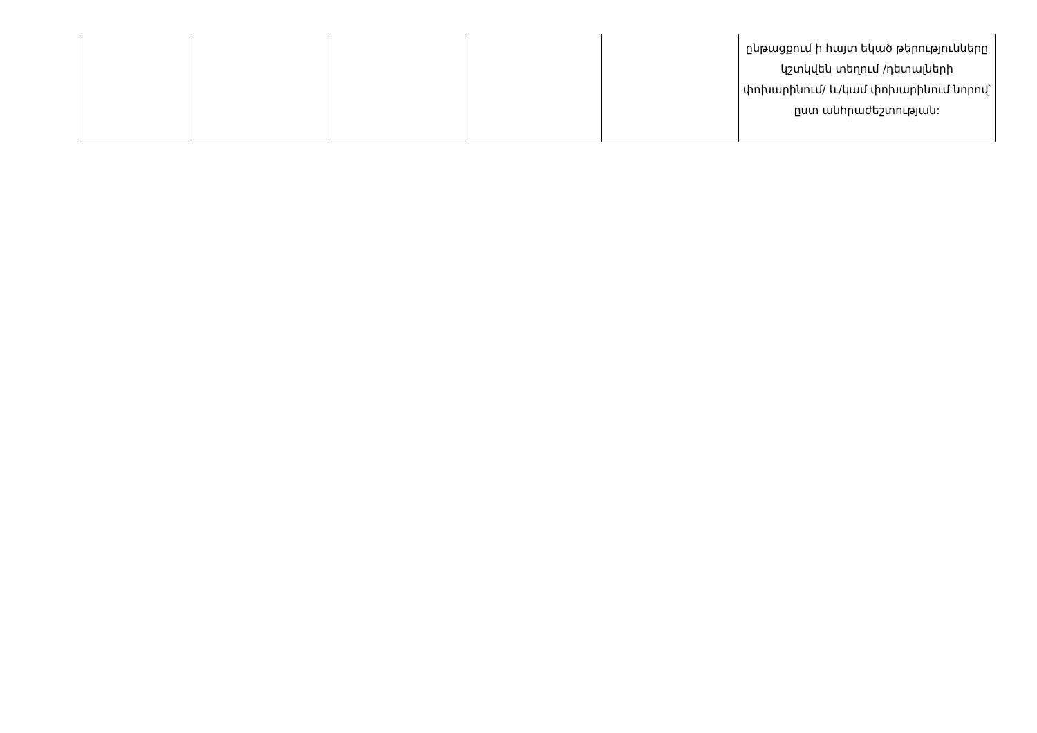| | | | | | ընթացքում ի հայտ եկած թերությունները կշտկվեն տեղում /դետալների փոխարինում/ և/կամ փոխարինում նորով՝ ըստ անհրաժեշտության: |